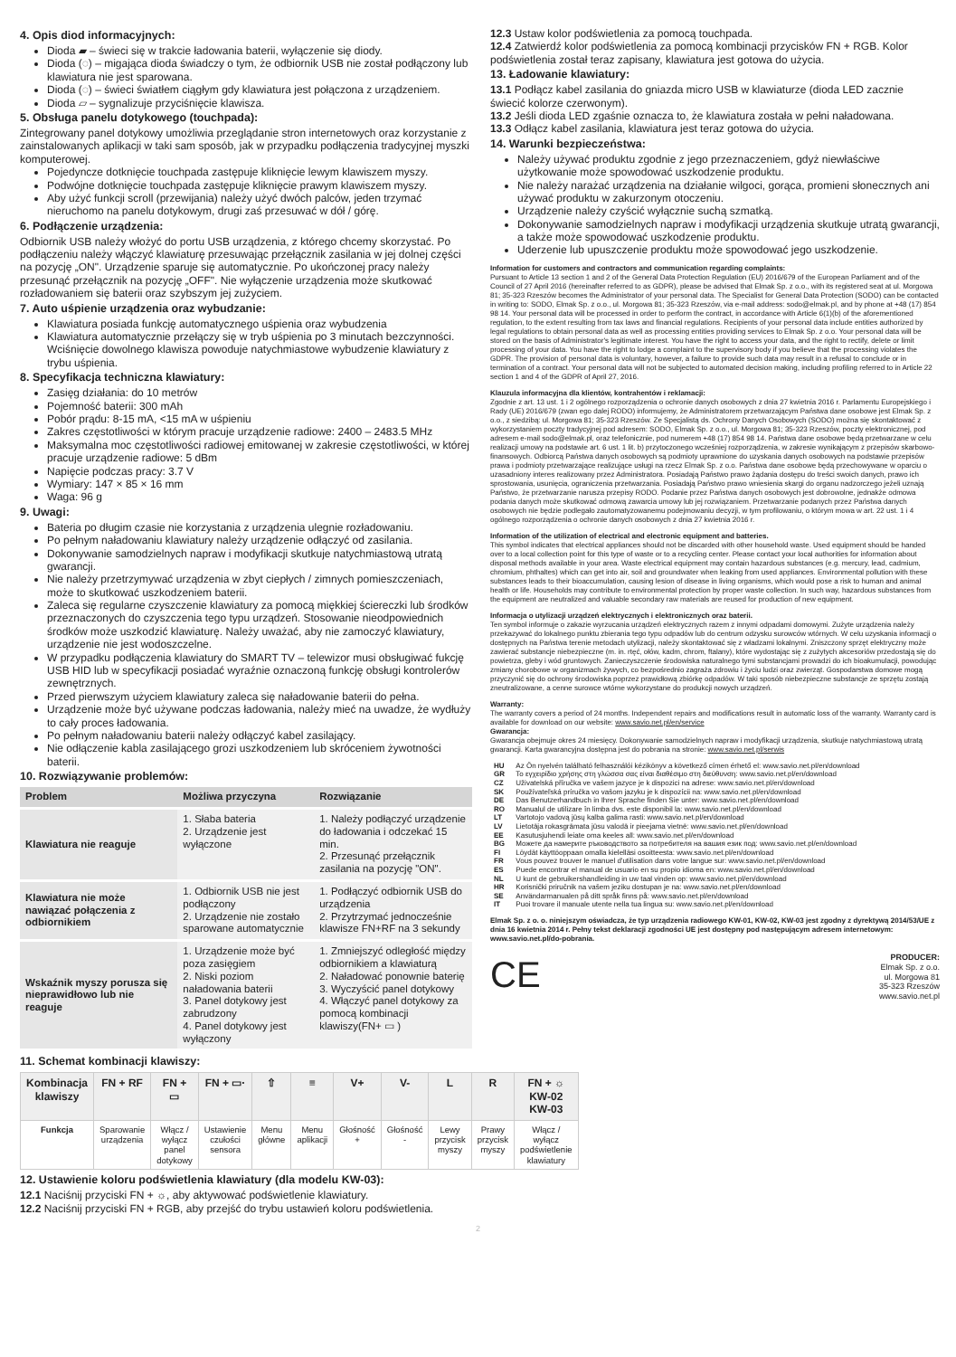4. Opis diod informacyjnych:
Dioda ▰ – świeci się w trakcie ładowania baterii, wyłączenie się diody.
Dioda (◌) – migająca dioda świadczy o tym, że odbiornik USB nie został podłączony lub klawiatura nie jest sparowana.
Dioda (◌) – świeci światłem ciągłym gdy klawiatura jest połączona z urządzeniem.
Dioda ▱ – sygnalizuje przyciśnięcie klawisza.
5. Obsługa panelu dotykowego (touchpada):
Zintegrowany panel dotykowy umożliwia przeglądanie stron internetowych oraz korzystanie z zainstalowanych aplikacji w taki sam sposób, jak w przypadku podłączenia tradycyjnej myszki komputerowej.
Pojedyncze dotknięcie touchpada zastępuje kliknięcie lewym klawiszem myszy.
Podwójne dotknięcie touchpada zastępuje kliknięcie prawym klawiszem myszy.
Aby użyć funkcji scroll (przewijania) należy użyć dwóch palców, jeden trzymać nieruchomo na panelu dotykowym, drugi zaś przesuwać w dół / górę.
6. Podłączenie urządzenia:
Odbiornik USB należy włożyć do portu USB urządzenia, z którego chcemy skorzystać. Po podłączeniu należy włączyć klawiaturę przesuwając przełącznik zasilania w jej dolnej części na pozycję „ON". Urządzenie sparuje się automatycznie. Po ukończonej pracy należy przesunąć przełącznik na pozycję „OFF". Nie wyłączenie urządzenia może skutkować rozładowaniem się baterii oraz szybszym jej zużyciem.
7. Auto uśpienie urządzenia oraz wybudzanie:
Klawiatura posiada funkcję automatycznego uśpienia oraz wybudzenia
Klawiatura automatycznie przełączy się w tryb uśpienia po 3 minutach bezczynności. Wciśnięcie dowolnego klawisza powoduje natychmiastowe wybudzenie klawiatury z trybu uśpienia.
8. Specyfikacja techniczna klawiatury:
Zasięg działania: do 10 metrów
Pojemność baterii: 300 mAh
Pobór prądu: 8-15 mA, <15 mA w uśpieniu
Zakres częstotliwości w którym pracuje urządzenie radiowe: 2400 – 2483.5 MHz
Maksymalna moc częstotliwości radiowej emitowanej w zakresie częstotliwości, w której pracuje urządzenie radiowe: 5 dBm
Napięcie podczas pracy: 3.7 V
Wymiary: 147 × 85 × 16 mm
Waga: 96 g
9. Uwagi:
Bateria po długim czasie nie korzystania z urządzenia ulegnie rozładowaniu.
Po pełnym naładowaniu klawiatury należy urządzenie odłączyć od zasilania.
Dokonywanie samodzielnych napraw i modyfikacji skutkuje natychmiastową utratą gwarancji.
Nie należy przetrzymywać urządzenia w zbyt ciepłych / zimnych pomieszczeniach, może to skutkować uszkodzeniem baterii.
Zaleca się regularne czyszczenie klawiatury za pomocą miękkiej ściereczki lub środków przeznaczonych do czyszczenia tego typu urządzeń. Stosowanie nieodpowiednich środków może uszkodzić klawiaturę. Należy uważać, aby nie zamoczyć klawiatury, urządzenie nie jest wodoszczelne.
W przypadku podłączenia klawiatury do SMART TV – telewizor musi obsługiwać fukcję USB HID lub w specyfikacji posiadać wyraźnie oznaczoną funkcję obsługi kontrolerów zewnętrznych.
Przed pierwszym użyciem klawiatury zaleca się naładowanie baterii do pełna.
Urządzenie może być używane podczas ładowania, należy mieć na uwadze, że wydłuży to cały proces ładowania.
Po pełnym naładowaniu baterii należy odłączyć kabel zasilający.
Nie odłączenie kabla zasilającego grozi uszkodzeniem lub skróceniem żywotności baterii.
10. Rozwiązywanie problemów:
| Problem | Możliwa przyczyna | Rozwiązanie |
| --- | --- | --- |
| Klawiatura nie reaguje | 1. Słaba bateria 2. Urządzenie jest wyłączone | 1. Należy podłączyć urządzenie do ładowania i odczekać 15 min. 2. Przesunąć przełącznik zasilania na pozycję "ON". |
| Klawiatura nie może nawiązać połączenia z odbiornikiem | 1. Odbiornik USB nie jest podłączony 2. Urządzenie nie zostało sparowane automatycznie | 1. Podłączyć odbiornik USB do urządzenia 2. Przytrzymać jednocześnie klawisze FN+RF na 3 sekundy |
| Wskaźnik myszy porusza się nieprawidłowo lub nie reaguje | 1. Urządzenie może być poza zasięgiem 2. Niski poziom naładowania baterii 3. Panel dotykowy jest zabrudzony 4. Panel dotykowy jest wyłączony | 1. Zmniejszyć odległość między odbiornikiem a klawiaturą 2. Naładować ponownie baterię 3. Wyczyścić panel dotykowy 4. Włączyć panel dotykowy za pomocą kombinacji klawiszy(FN+ ▭ ) |
11. Schemat kombinacji klawiszy:
| Kombinacja klawiszy | FN + RF | FN + ▭ | FN + ▭· | ⇧ | ≡ | V+ | V- | L | R | FN + ☼ KW-02 KW-03 |
| Funkcja | Sparowanie urządzenia | Włącz / wyłącz panel dotykowy | Ustawienie czułości sensora | Menu główne | Menu aplikacji | Głośność + | Głośność - | Lewy przycisk myszy | Prawy przycisk myszy | Włącz / wyłącz podświetlenie klawiatury |
12. Ustawienie koloru podświetlenia klawiatury (dla modelu KW-03):
12.1 Naciśnij przyciski FN + ☼, aby aktywować podświetlenie klawiatury.
12.2 Naciśnij przyciski FN + RGB, aby przejść do trybu ustawień koloru podświetlenia.
12.3 Ustaw kolor podświetlenia za pomocą touchpada.
12.4 Zatwierdź kolor podświetlenia za pomocą kombinacji przycisków FN + RGB. Kolor podświetlenia został teraz zapisany, klawiatura jest gotowa do użycia.
13. Ładowanie klawiatury:
13.1 Podłącz kabel zasilania do gniazda micro USB w klawiaturze (dioda LED zacznie świecić kolorze czerwonym).
13.2 Jeśli dioda LED zgaśnie oznacza to, że klawiatura została w pełni naładowana.
13.3 Odłącz kabel zasilania, klawiatura jest teraz gotowa do użycia.
14. Warunki bezpieczeństwa:
Należy używać produktu zgodnie z jego przeznaczeniem, gdyż niewłaściwe użytkowanie może spowodować uszkodzenie produktu.
Nie należy narażać urządzenia na działanie wilgoci, gorąca, promieni słonecznych ani używać produktu w zakurzonym otoczeniu.
Urządzenie należy czyścić wyłącznie suchą szmatką.
Dokonywanie samodzielnych napraw i modyfikacji urządzenia skutkuje utratą gwarancji, a także może spowodować uszkodzenie produktu.
Uderzenie lub upuszczenie produktu może spowodować jego uszkodzenie.
Information for customers and contractors and communication regarding complaints:
Pursuant to Article 13 section 1 and 2 of the General Data Protection Regulation (EU) 2016/679 of the European Parliament and of the Council of 27 April 2016 (hereinafter referred to as GDPR), please be advised that Elmak Sp. z o.o., with its registered seat at ul. Morgowa 81; 35-323 Rzeszów becomes the Administrator of your personal data. The Specialist for General Data Protection (SODO) can be contacted in writing to: SODO, Elmak Sp. z o.o., ul. Morgowa 81; 35-323 Rzeszów, via e-mail address: sodo@elmak.pl, and by phone at +48 (17) 854 98 14. Your personal data will be processed in order to perform the contract, in accordance with Article 6(1)(b) of the aforementioned regulation, to the extent resulting from tax laws and financial regulations. Recipients of your personal data include entities authorized by legal regulations to obtain personal data as well as processing entities providing services to Elmak Sp. z o.o. Your personal data will be stored on the basis of Administrator's legitimate interest. You have the right to access your data, and the right to rectify, delete or limit processing of your data. You have the right to lodge a complaint to the supervisory body if you believe that the processing violates the GDPR. The provision of personal data is voluntary, however, a failure to provide such data may result in a refusal to conclude or in termination of a contract. Your personal data will not be subjected to automated decision making, including profiling referred to in Article 22 section 1 and 4 of the GDPR of April 27, 2016.
Klauzula informacyjna dla klientów, kontrahentów i reklamacji:
Zgodnie z art. 13 ust. 1 i 2 ogólnego rozporządzenia o ochronie danych osobowych z dnia 27 kwietnia 2016 r. Parlamentu Europejskiego i Rady (UE) 2016/679 (zwan ego dalej RODO) informujemy, że Administratorem przetwarzającym Państwa dane osobowe jest Elmak Sp. z o.o., z siedzibą: ul. Morgowa 81; 35-323 Rzeszów. Ze Specjalistą ds. Ochrony Danych Osobowych (SODO) można się skontaktować z wykorzystaniem poczty tradycyjnej pod adresem: SODO, Elmak Sp. z o.o., ul. Morgowa 81; 35-323 Rzeszów, poczty elektronicznej, pod adresem e-mail sodo@elmak.pl, oraz telefonicznie, pod numerem +48 (17) 854 98 14. Państwa dane osobowe będą przetwarzane w celu realizacji umowy na podstawie art. 6 ust. 1 lit. b) przytoczonego wcześniej rozporządzenia, w zakresie wynikającym z przepisów skarbowo-finansowych. Odbiorcą Państwa danych osobowych są podmioty uprawnione do uzyskania danych osobowych na podstawie przepisów prawa i podmioty przetwarzające realizujące usługi na rzecz Elmak Sp. z o.o. Państwa dane osobowe będą przechowywane w oparciu o uzasadniony interes realizowany przez Administratora. Posiadają Państwo prawo żądania dostępu do treści swoich danych, prawo ich sprostowania, usunięcia, ograniczenia przetwarzania. Posiadają Państwo prawo wniesienia skargi do organu nadzorczego jeżeli uznają Państwo, że przetwarzanie narusza przepisy RODO. Podanie przez Państwa danych osobowych jest dobrowolne, jednakże odmowa podania danych może skutkować odmową zawarcia umowy lub jej rozwiązaniem. Przetwarzanie podanych przez Państwa danych osobowych nie będzie podlegało zautomatyzowanemu podejmowaniu decyzji, w tym profilowaniu, o którym mowa w art. 22 ust. 1 i 4 ogólnego rozporządzenia o ochronie danych osobowych z dnia 27 kwietnia 2016 r.
Information of the utilization of electrical and electronic equipment and batteries.
This symbol indicates that electrical appliances should not be discarded with other household waste. Used equipment should be handed over to a local collection point for this type of waste or to a recycling center. Please contact your local authorities for information about disposal methods available in your area. Waste electrical equipment may contain hazardous substances (e.g. mercury, lead, cadmium, chromium, phthaltes) which can get into air, soil and groundwater when leaking from used appliances. Environmental pollution with these substances leads to their bioaccumulation, causing lesion of disease in living organisms, which would pose a risk to human and animal health or life. Households may contribute to environmental protection by proper waste collection. In such way, hazardous substances from the equipment are neutralized and valuable secondary raw materials are reused for production of new equipment.
Informacja o utylizacji urządzeń elektrycznych i elektronicznych oraz baterii.
Ten symbol informuje o zakazie wyrzucania urządzeń elektrycznych razem z innymi odpadami domowymi. Zużyte urządzenia należy przekazywać do lokalnego punktu zbierania tego typu odpadów lub do centrum odzysku surowców wtórnych. W celu uzyskania informacji o dostępnych na Państwa terenie metodach utylizacji, należy skontaktować się z władzami lokalnymi. Zniszczony sprzęt elektryczny może zawierać substancje niebezpieczne (m. in. rtęć, ołów, kadm, chrom, ftalany), które wydostając się z zużytych akcesoriów przedostają się do powietrza, gleby i wód gruntowych. Zanieczyszczenie środowiska naturalnego tymi substancjami prowadzi do ich bioakumulacji, powodując zmiany chorobowe w organizmach żywych, co bezpośrednio zagraża zdrowiu i życiu ludzi oraz zwierząt. Gospodarstwa domowe mogą przyczynić się do ochrony środowiska poprzez prawidłową zbiórkę odpadów. W taki sposób niebezpieczne substancje ze sprzętu zostają zneutralizowane, a cenne surowce wtórne wykorzystane do produkcji nowych urządzeń.
Warranty:
The warranty covers a period of 24 months. Independent repairs and modifications result in automatic loss of the warranty. Warranty card is available for download on our website: www.savio.net.pl/en/service
Gwarancja:
Gwarancja obejmuje okres 24 miesięcy. Dokonywanie samodzielnych napraw i modyfikacji urządzenia, skutkuje natychmiastową utratą gwarancji. Karta gwarancyjna dostępna jest do pobrania na stronie: www.savio.net.pl/serwis
| HU | Az Ön nyelvén található felhasználói kézikönyv a következő címen érhető el: www.savio.net.pl/en/download |
| GR | Το εγχειρίδιο χρήσης στη γλώσσα σας είναι διαθέσιμο στη διεύθυνση: www.savio.net.pl/en/download |
| CZ | Uživatelská příručka ve vašem jazyce je k dispozici na adrese: www.savio.net.pl/en/download |
| SK | Používateľská príručka vo vašom jazyku je k dispozícii na: www.savio.net.pl/en/download |
| DE | Das Benutzerhandbuch in Ihrer Sprache finden Sie unter: www.savio.net.pl/en/download |
| RO | Manualul de utilizare în limba dvs. este disponibil la: www.savio.net.pl/en/download |
| LT | Vartotojo vadovą jūsų kalba galima rasti: www.savio.net.pl/en/download |
| LV | Lietotāja rokasgrāmata jūsu valodā ir pieejama vietnē: www.savio.net.pl/en/download |
| EE | Kasutusjuhendi leiate oma keeles all: www.savio.net.pl/en/download |
| BG | Можете да намерите ръководството за потребителя на вашия език под: www.savio.net.pl/en/download |
| FI | Löydät käyttöoppaan omalla kielelläsi osoitteesta: www.savio.net.pl/en/download |
| FR | Vous pouvez trouver le manuel d'utilisation dans votre langue sur: www.savio.net.pl/en/download |
| ES | Puede encontrar el manual de usuario en su propio idioma en: www.savio.net.pl/en/download |
| NL | U kunt de gebruikershandleiding in uw taal vinden op: www.savio.net.pl/en/download |
| HR | Korisnički priručnik na vašem jeziku dostupan je na: www.savio.net.pl/en/download |
| SE | Användarmanualen på ditt språk finns på: www.savio.net.pl/en/download |
| IT | Puoi trovare il manuale utente nella tua lingua su: www.savio.net.pl/en/download |
Elmak Sp. z o. o. niniejszym oświadcza, że typ urządzenia radiowego KW-01, KW-02, KW-03 jest zgodny z dyrektywą 2014/53/UE z dnia 16 kwietnia 2014 r. Pełny tekst deklaracji zgodności UE jest dostępny pod następującym adresem internetowym: www.savio.net.pl/do-pobrania.
CE
PRODUCER:
Elmak Sp. z o.o.
ul. Morgowa 81
35-323 Rzeszów
www.savio.net.pl
2